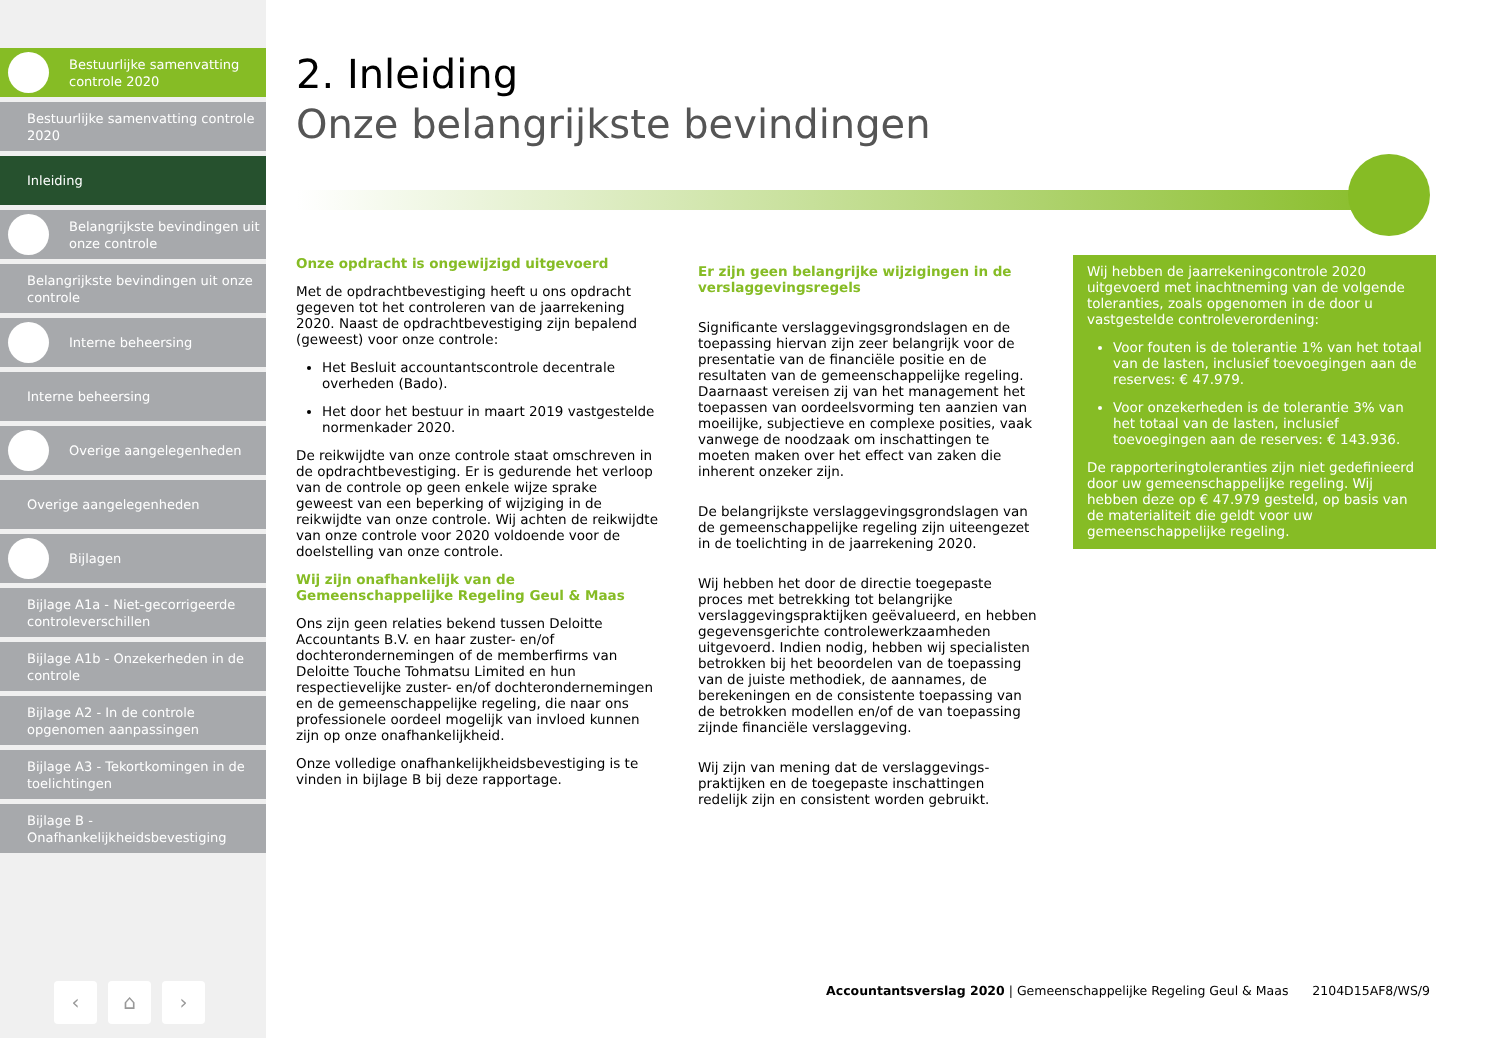Bestuurlijke samenvatting controle 2020
Bestuurlijke samenvatting controle 2020
Inleiding
Belangrijkste bevindingen uit onze controle
Belangrijkste bevindingen uit onze controle
Interne beheersing
Interne beheersing
Overige aangelegenheden
Overige aangelegenheden
Bijlagen
Bijlage A1a - Niet-gecorrigeerde controleverschillen
Bijlage A1b - Onzekerheden in de controle
Bijlage A2 - In de controle opgenomen aanpassingen
Bijlage A3 - Tekortkomingen in de toelichtingen
Bijlage B - Onafhankelijkheidsbevestiging
‹ ⌂ ›
2. Inleiding
Onze belangrijkste bevindingen
Onze opdracht is ongewijzigd uitgevoerd
Met de opdrachtbevestiging heeft u ons opdracht gegeven tot het controleren van de jaarrekening 2020. Naast de opdrachtbevestiging zijn bepalend (geweest) voor onze controle:
Het Besluit accountantscontrole decentrale overheden (Bado).
Het door het bestuur in maart 2019 vastgestelde normenkader 2020.
De reikwijdte van onze controle staat omschreven in de opdrachtbevestiging. Er is gedurende het verloop van de controle op geen enkele wijze sprake geweest van een beperking of wijziging in de reikwijdte van onze controle. Wij achten de reikwijdte van onze controle voor 2020 voldoende voor de doelstelling van onze controle.
Wij zijn onafhankelijk van de Gemeenschappelijke Regeling Geul & Maas
Ons zijn geen relaties bekend tussen Deloitte Accountants B.V. en haar zuster- en/of dochterondernemingen of de memberfirms van Deloitte Touche Tohmatsu Limited en hun respectievelijke zuster- en/of dochterondernemingen en de gemeenschappelijke regeling, die naar ons professionele oordeel mogelijk van invloed kunnen zijn op onze onafhankelijkheid.
Onze volledige onafhankelijkheidsbevestiging is te vinden in bijlage B bij deze rapportage.
Er zijn geen belangrijke wijzigingen in de verslaggevingsregels
Significante verslaggevingsgrondslagen en de toepassing hiervan zijn zeer belangrijk voor de presentatie van de financiële positie en de resultaten van de gemeenschappelijke regeling. Daarnaast vereisen zij van het management het toepassen van oordeelsvorming ten aanzien van moeilijke, subjectieve en complexe posities, vaak vanwege de noodzaak om inschattingen te moeten maken over het effect van zaken die inherent onzeker zijn.
De belangrijkste verslaggevingsgrondslagen van de gemeenschappelijke regeling zijn uiteengezet in de toelichting in de jaarrekening 2020.
Wij hebben het door de directie toegepaste proces met betrekking tot belangrijke verslaggevingspraktijken geëvalueerd, en hebben gegevensgerichte controlewerkzaamheden uitgevoerd. Indien nodig, hebben wij specialisten betrokken bij het beoordelen van de toepassing van de juiste methodiek, de aannames, de berekeningen en de consistente toepassing van de betrokken modellen en/of de van toepassing zijnde financiële verslaggeving.
Wij zijn van mening dat de verslaggevings-praktijken en de toegepaste inschattingen redelijk zijn en consistent worden gebruikt.
Wij hebben de jaarrekeningcontrole 2020 uitgevoerd met inachtneming van de volgende toleranties, zoals opgenomen in de door u vastgestelde controleverordening:
Voor fouten is de tolerantie 1% van het totaal van de lasten, inclusief toevoegingen aan de reserves: € 47.979.
Voor onzekerheden is de tolerantie 3% van het totaal van de lasten, inclusief toevoegingen aan de reserves: € 143.936.
De rapporteringtoleranties zijn niet gedefinieerd door uw gemeenschappelijke regeling. Wij hebben deze op € 47.979 gesteld, op basis van de materialiteit die geldt voor uw gemeenschappelijke regeling.
Accountantsverslag 2020 | Gemeenschappelijke Regeling Geul & Maas 2104D15AF8/WS/9